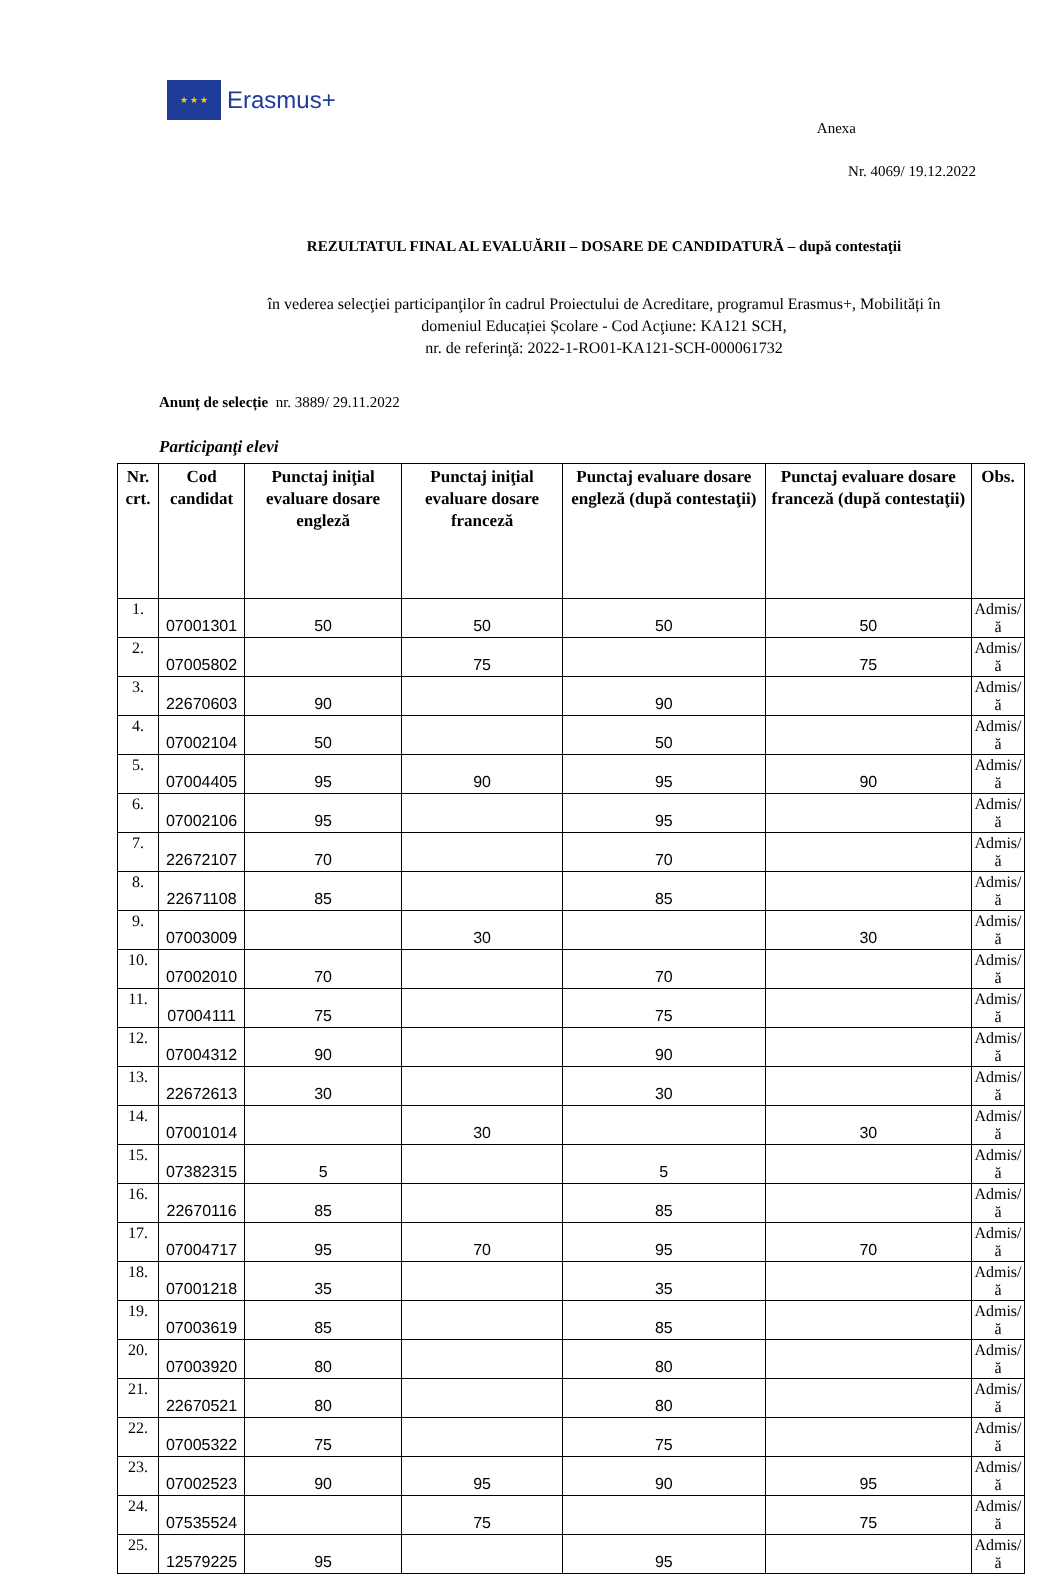★ ★ ★
Erasmus+
Anexa
Nr. 4069/ 19.12.2022
REZULTATUL FINAL AL EVALUĂRII – DOSARE DE CANDIDATURĂ – după contestaţii
în vederea selecţiei participanţilor în cadrul Proiectului de Acreditare, programul Erasmus+, Mobilități în
domeniul Educației Școlare - Cod Acţiune: KA121 SCH,
nr. de referinţă: 2022-1-RO01-KA121-SCH-000061732
Anunț de selecție nr. 3889/ 29.11.2022
Participanţi elevi
| Nr. crt. | Cod candidat | Punctaj iniţial evaluare dosare engleză | Punctaj iniţial evaluare dosare franceză | Punctaj evaluare dosare engleză (după contestaţii) | Punctaj evaluare dosare franceză (după contestaţii) | Obs. |
| --- | --- | --- | --- | --- | --- | --- |
| 1. | 07001301 | 50 | 50 | 50 | 50 | Admis/ă |
| 2. | 07005802 | | 75 | | 75 | Admis/ă |
| 3. | 22670603 | 90 | | 90 | | Admis/ă |
| 4. | 07002104 | 50 | | 50 | | Admis/ă |
| 5. | 07004405 | 95 | 90 | 95 | 90 | Admis/ă |
| 6. | 07002106 | 95 | | 95 | | Admis/ă |
| 7. | 22672107 | 70 | | 70 | | Admis/ă |
| 8. | 22671108 | 85 | | 85 | | Admis/ă |
| 9. | 07003009 | | 30 | | 30 | Admis/ă |
| 10. | 07002010 | 70 | | 70 | | Admis/ă |
| 11. | 07004111 | 75 | | 75 | | Admis/ă |
| 12. | 07004312 | 90 | | 90 | | Admis/ă |
| 13. | 22672613 | 30 | | 30 | | Admis/ă |
| 14. | 07001014 | | 30 | | 30 | Admis/ă |
| 15. | 07382315 | 5 | | 5 | | Admis/ă |
| 16. | 22670116 | 85 | | 85 | | Admis/ă |
| 17. | 07004717 | 95 | 70 | 95 | 70 | Admis/ă |
| 18. | 07001218 | 35 | | 35 | | Admis/ă |
| 19. | 07003619 | 85 | | 85 | | Admis/ă |
| 20. | 07003920 | 80 | | 80 | | Admis/ă |
| 21. | 22670521 | 80 | | 80 | | Admis/ă |
| 22. | 07005322 | 75 | | 75 | | Admis/ă |
| 23. | 07002523 | 90 | 95 | 90 | 95 | Admis/ă |
| 24. | 07535524 | | 75 | | 75 | Admis/ă |
| 25. | 12579225 | 95 | | 95 | | Admis/ă |